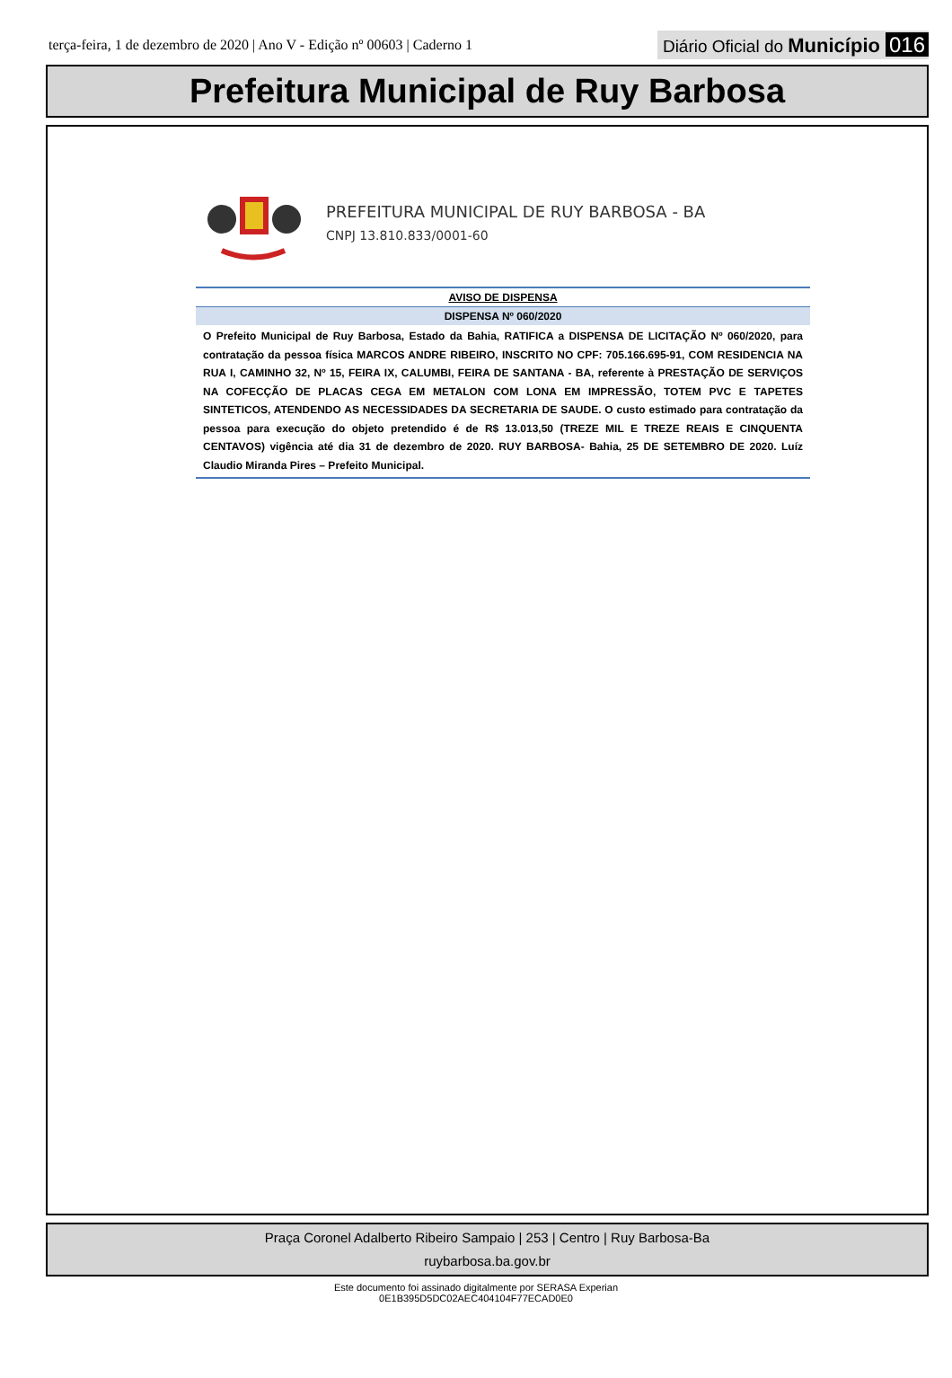terça-feira, 1 de dezembro de 2020 | Ano V - Edição nº 00603 | Caderno 1
Diário Oficial do Município 016
Prefeitura Municipal de Ruy Barbosa
PREFEITURA MUNICIPAL DE RUY BARBOSA - BA
CNPJ 13.810.833/0001-60
AVISO DE DISPENSA
DISPENSA Nº 060/2020
O Prefeito Municipal de Ruy Barbosa, Estado da Bahia, RATIFICA a DISPENSA DE LICITAÇÃO Nº 060/2020, para contratação da pessoa física MARCOS ANDRE RIBEIRO, INSCRITO NO CPF: 705.166.695-91, COM RESIDENCIA NA RUA I, CAMINHO 32, Nº 15, FEIRA IX, CALUMBI, FEIRA DE SANTANA - BA, referente à PRESTAÇÃO DE SERVIÇOS NA COFECÇÃO DE PLACAS CEGA EM METALON COM LONA EM IMPRESSÃO, TOTEM PVC E TAPETES SINTETICOS, ATENDENDO AS NECESSIDADES DA SECRETARIA DE SAUDE. O custo estimado para contratação da pessoa para execução do objeto pretendido é de R$ 13.013,50 (TREZE MIL E TREZE REAIS E CINQUENTA CENTAVOS) vigência até dia 31 de dezembro de 2020. RUY BARBOSA- Bahia, 25 DE SETEMBRO DE 2020. Luíz Claudio Miranda Pires – Prefeito Municipal.
Praça Coronel Adalberto Ribeiro Sampaio | 253 | Centro | Ruy Barbosa-Ba
ruybarbosa.ba.gov.br
Este documento foi assinado digitalmente por SERASA Experian
0E1B395D5DC02AEC404104F77ECAD0E0